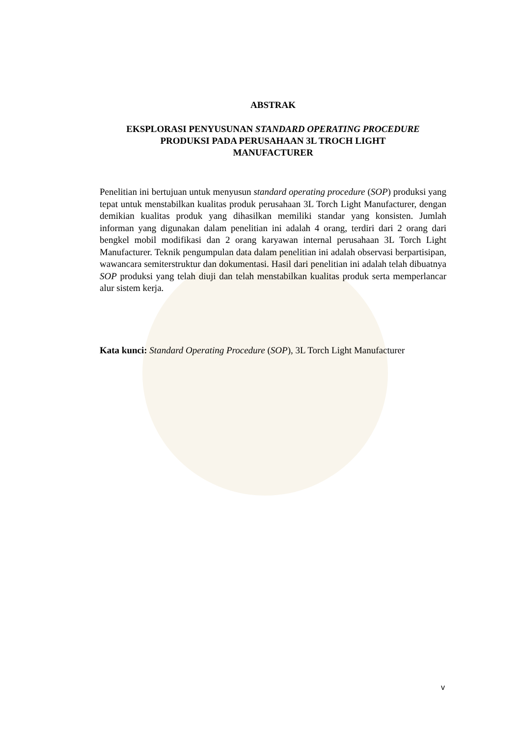ABSTRAK
EKSPLORASI PENYUSUNAN STANDARD OPERATING PROCEDURE
PRODUKSI PADA PERUSAHAAN 3L TROCH LIGHT
MANUFACTURER
Penelitian ini bertujuan untuk menyusun standard operating procedure (SOP) produksi yang tepat untuk menstabilkan kualitas produk perusahaan 3L Torch Light Manufacturer, dengan demikian kualitas produk yang dihasilkan memiliki standar yang konsisten. Jumlah informan yang digunakan dalam penelitian ini adalah 4 orang, terdiri dari 2 orang dari bengkel mobil modifikasi dan 2 orang karyawan internal perusahaan 3L Torch Light Manufacturer. Teknik pengumpulan data dalam penelitian ini adalah observasi berpartisipan, wawancara semiterstruktur dan dokumentasi. Hasil dari penelitian ini adalah telah dibuatnya SOP produksi yang telah diuji dan telah menstabilkan kualitas produk serta memperlancar alur sistem kerja.
Kata kunci: Standard Operating Procedure (SOP), 3L Torch Light Manufacturer
v